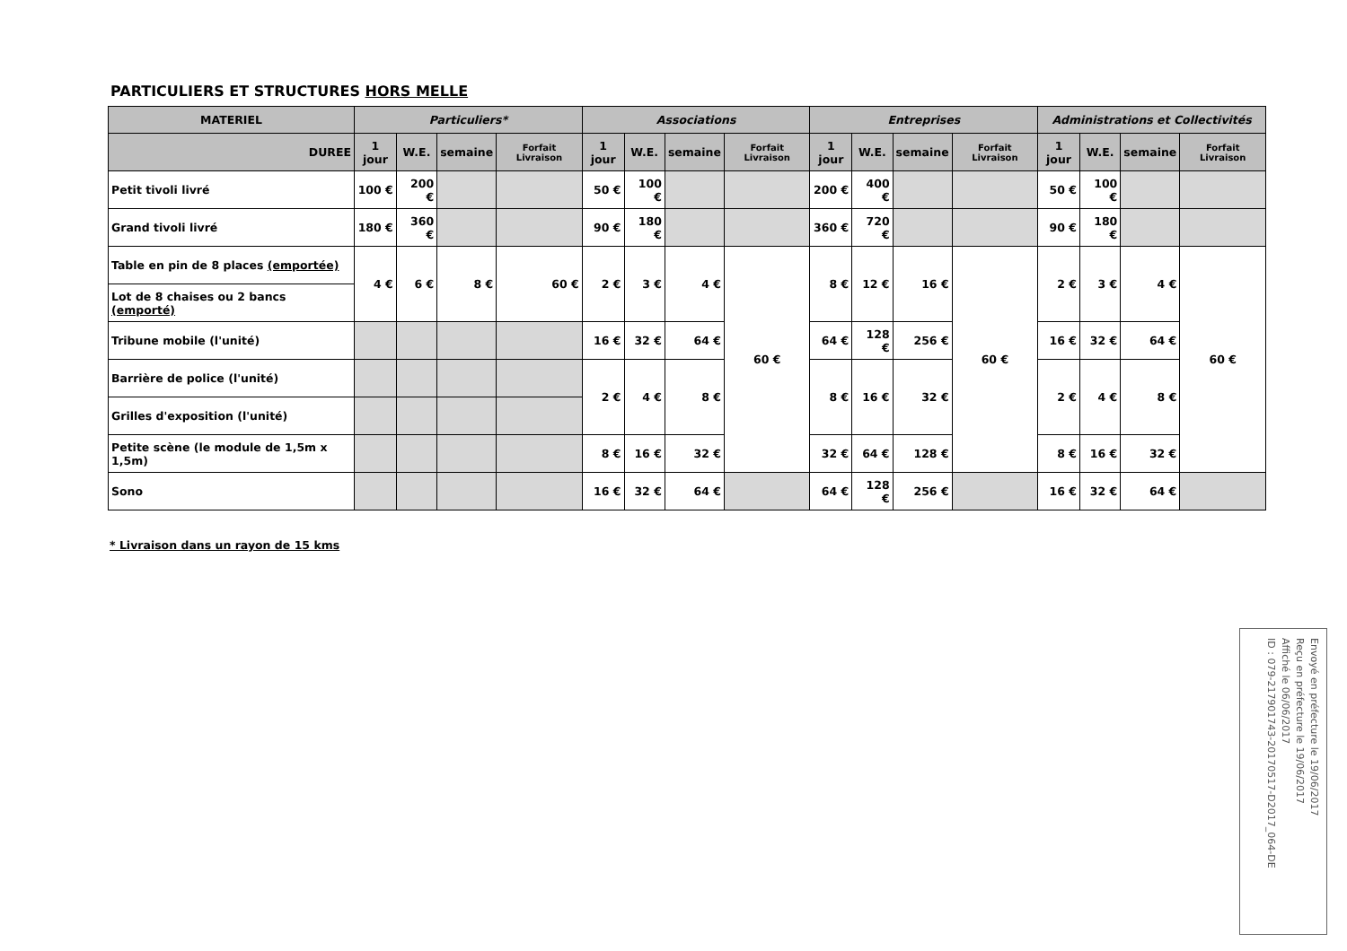PARTICULIERS ET STRUCTURES HORS MELLE
| MATERIEL | Particuliers* | | | | Associations | | | | Entreprises | | | | Administrations et Collectivités | | | |
| --- | --- | --- | --- | --- | --- | --- | --- | --- | --- | --- | --- | --- | --- | --- | --- | --- |
| DUREE | 1 jour | W.E. | semaine | Forfait Livraison | 1 jour | W.E. | semaine | Forfait Livraison | 1 jour | W.E. | semaine | Forfait Livraison | 1 jour | W.E. | semaine | Forfait Livraison |
| Petit tivoli livré | 100 € | 200 € | | | 50 € | 100 € | | | 200 € | 400 € | | | 50 € | 100 € | | |
| Grand tivoli livré | 180 € | 360 € | | | 90 € | 180 € | | | 360 € | 720 € | | | 90 € | 180 € | | |
| Table en pin de 8 places (emportée) | 4 € | 6 € | 8 € | 60 € | 2 € | 3 € | 4 € | 60 € | 8 € | 12 € | 16 € | 60 € | 2 € | 3 € | 4 € | 60 € |
| Lot de 8 chaises ou 2 bancs (emporté) | | | | | | | | | | | | | | | | |
| Tribune mobile (l'unité) | | | | | 16 € | 32 € | 64 € | | 64 € | 128 € | 256 € | | 16 € | 32 € | 64 € | |
| Barrière de police (l'unité) | | | | | 2 € | 4 € | 8 € | | 8 € | 16 € | 32 € | | 2 € | 4 € | 8 € | |
| Grilles d'exposition (l'unité) | | | | | | | | | | | | | | | | |
| Petite scène (le module de 1,5m x 1,5m) | | | | | 8 € | 16 € | 32 € | | 32 € | 64 € | 128 € | | 8 € | 16 € | 32 € | |
| Sono | | | | | 16 € | 32 € | 64 € | | 64 € | 128 € | 256 € | | 16 € | 32 € | 64 € | |
* Livraison dans un rayon de 15 kms
Envoyé en préfecture le 19/06/2017
Reçu en préfecture le 19/06/2017
Affiché le 06/06/2017
ID : 079-217901743-20170517-D2017_064-DE